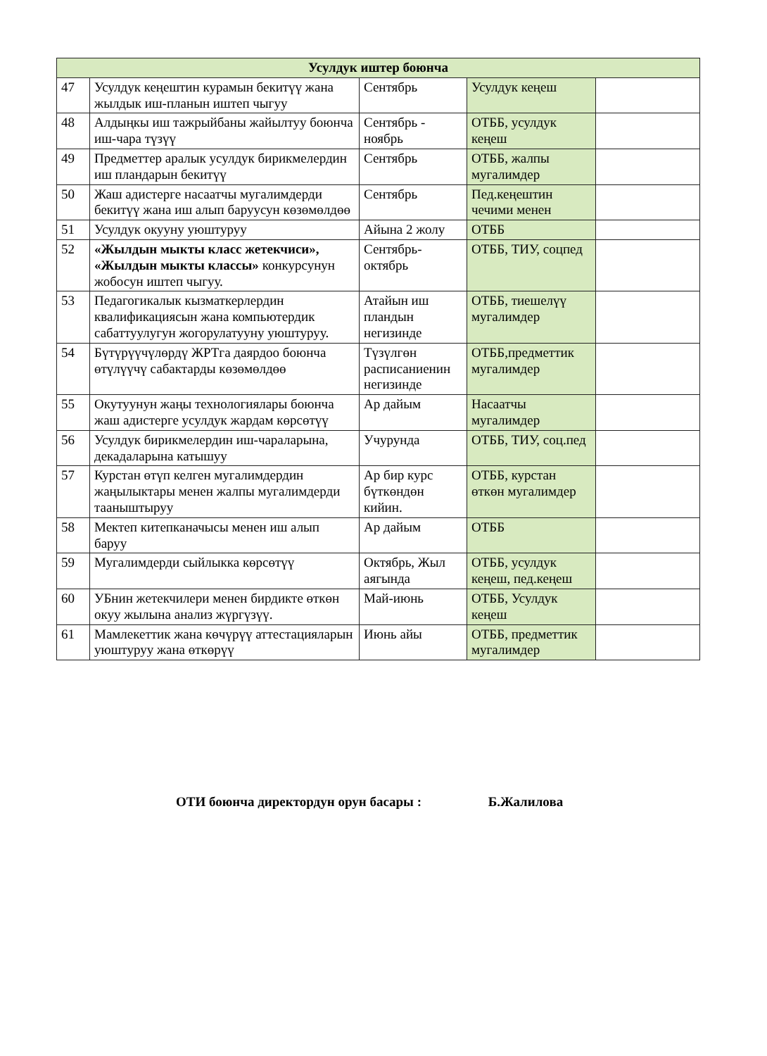| Усулдук иштер боюнча | | | | |
| --- | --- | --- | --- | --- |
| 47 | Усулдук кеңештин курамын бекитүү жана жылдык иш-планын иштеп чыгуу | Сентябрь | Усулдук кеңеш | |
| 48 | Алдыңкы иш тажрыйбаны жайылтуу боюнча иш-чара түзүү | Сентябрь - ноябрь | ОТББ, усулдук кеңеш | |
| 49 | Предметтер аралык усулдук бирикмелердин иш пландарын бекитүү | Сентябрь | ОТББ, жалпы мугалимдер | |
| 50 | Жаш адистерге насаатчы мугалимдерди бекитүү жана иш алып баруусун көзөмөлдөө | Сентябрь | Пед.кеңештин чечими менен | |
| 51 | Усулдук окууну уюштуруу | Айына 2 жолу | ОТББ | |
| 52 | «Жылдын мыкты класс жетекчиси», «Жылдын мыкты классы» конкурсунун жобосун иштеп чыгуу. | Сентябрь-октябрь | ОТББ, ТИУ, соцпед | |
| 53 | Педагогикалык кызматкерлердин квалификациясын жана компьютердик сабаттуулугун жогорулатууну уюштуруу. | Атайын иш пландын негизинде | ОТББ, тиешелүү мугалимдер | |
| 54 | Бүтүрүүчүлөрдү ЖРТга даярдоо боюнча өтүлүүчү сабактарды көзөмөлдөө | Түзүлгөн расписаниенин негизинде | ОТББ,предметтик мугалимдер | |
| 55 | Окутуунун жаңы технологиялары боюнча жаш адистерге усулдук жардам көрсөтүү | Ар дайым | Насаатчы мугалимдер | |
| 56 | Усулдук бирикмелердин иш-чараларына, декадаларына катышуу | Учурунда | ОТББ, ТИУ, соц.пед | |
| 57 | Курстан өтүп келген мугалимдердин жаңылыктары менен жалпы мугалимдерди тааныштыруу | Ар бир курс бүткөндөн кийин. | ОТББ, курстан өткөн мугалимдер | |
| 58 | Мектеп китепканачысы менен иш алып баруу | Ар дайым | ОТББ | |
| 59 | Мугалимдерди сыйлыкка көрсөтүү | Октябрь, Жыл аягында | ОТББ, усулдук кеңеш, пед.кеңеш | |
| 60 | УБнин жетекчилери менен бирдикте өткөн окуу жылына анализ жүргүзүү. | Май-июнь | ОТББ, Усулдук кеңеш | |
| 61 | Мамлекеттик жана көчүрүү аттестацияларын уюштуруу жана өткөрүү | Июнь айы | ОТББ, предметтик мугалимдер | |
ОТИ боюнча директордун орун басары : Б.Жалилова